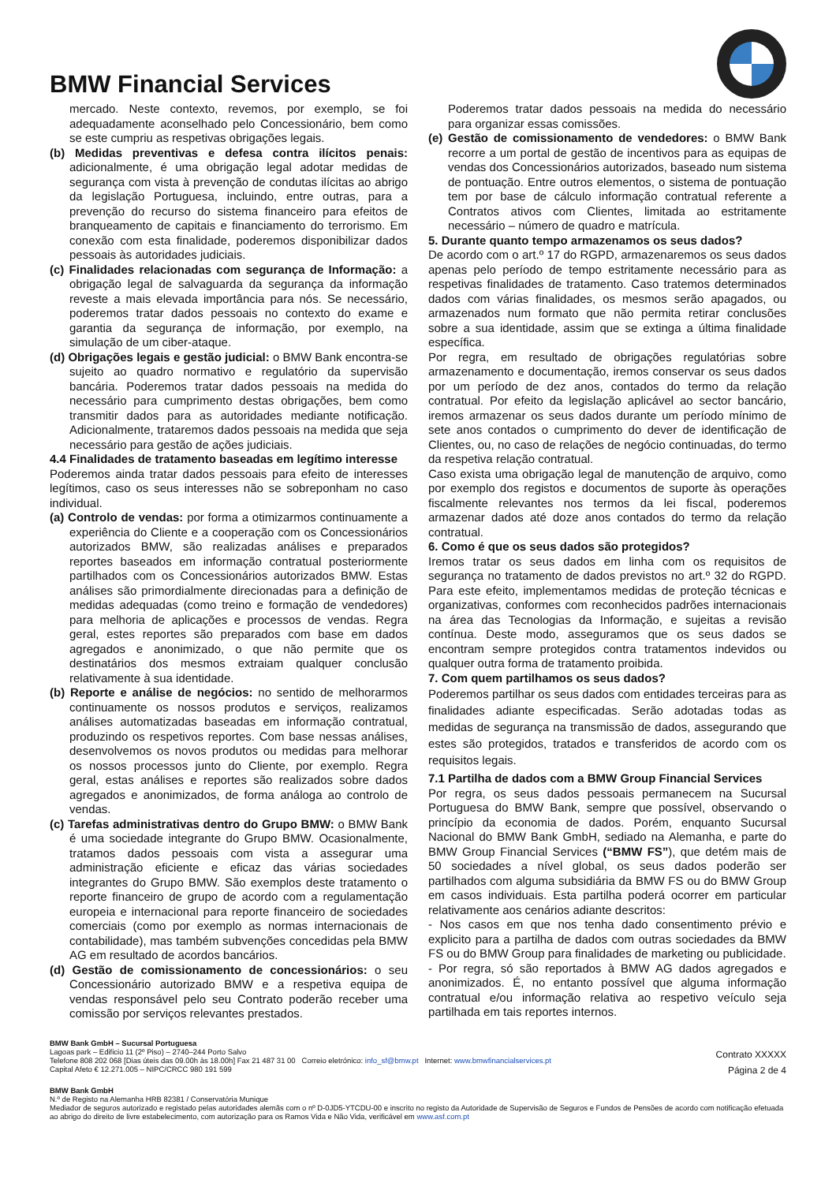BMW Financial Services
mercado. Neste contexto, revemos, por exemplo, se foi adequadamente aconselhado pelo Concessionário, bem como se este cumpriu as respetivas obrigações legais.
(b) Medidas preventivas e defesa contra ilícitos penais: adicionalmente, é uma obrigação legal adotar medidas de segurança com vista à prevenção de condutas ilícitas ao abrigo da legislação Portuguesa, incluindo, entre outras, para a prevenção do recurso do sistema financeiro para efeitos de branqueamento de capitais e financiamento do terrorismo. Em conexão com esta finalidade, poderemos disponibilizar dados pessoais às autoridades judiciais.
(c) Finalidades relacionadas com segurança de Informação: a obrigação legal de salvaguarda da segurança da informação reveste a mais elevada importância para nós. Se necessário, poderemos tratar dados pessoais no contexto do exame e garantia da segurança de informação, por exemplo, na simulação de um ciber-ataque.
(d) Obrigações legais e gestão judicial: o BMW Bank encontra-se sujeito ao quadro normativo e regulatório da supervisão bancária. Poderemos tratar dados pessoais na medida do necessário para cumprimento destas obrigações, bem como transmitir dados para as autoridades mediante notificação. Adicionalmente, trataremos dados pessoais na medida que seja necessário para gestão de ações judiciais.
4.4 Finalidades de tratamento baseadas em legítimo interesse
Poderemos ainda tratar dados pessoais para efeito de interesses legítimos, caso os seus interesses não se sobreponham no caso individual.
(a) Controlo de vendas: por forma a otimizarmos continuamente a experiência do Cliente e a cooperação com os Concessionários autorizados BMW, são realizadas análises e preparados reportes baseados em informação contratual posteriormente partilhados com os Concessionários autorizados BMW. Estas análises são primordialmente direcionadas para a definição de medidas adequadas (como treino e formação de vendedores) para melhoria de aplicações e processos de vendas. Regra geral, estes reportes são preparados com base em dados agregados e anonimizado, o que não permite que os destinatários dos mesmos extraiam qualquer conclusão relativamente à sua identidade.
(b) Reporte e análise de negócios: no sentido de melhorarmos continuamente os nossos produtos e serviços, realizamos análises automatizadas baseadas em informação contratual, produzindo os respetivos reportes. Com base nessas análises, desenvolvemos os novos produtos ou medidas para melhorar os nossos processos junto do Cliente, por exemplo. Regra geral, estas análises e reportes são realizados sobre dados agregados e anonimizados, de forma análoga ao controlo de vendas.
(c) Tarefas administrativas dentro do Grupo BMW: o BMW Bank é uma sociedade integrante do Grupo BMW. Ocasionalmente, tratamos dados pessoais com vista a assegurar uma administração eficiente e eficaz das várias sociedades integrantes do Grupo BMW. São exemplos deste tratamento o reporte financeiro de grupo de acordo com a regulamentação europeia e internacional para reporte financeiro de sociedades comerciais (como por exemplo as normas internacionais de contabilidade), mas também subvenções concedidas pela BMW AG em resultado de acordos bancários.
(d) Gestão de comissionamento de concessionários: o seu Concessionário autorizado BMW e a respetiva equipa de vendas responsável pelo seu Contrato poderão receber uma comissão por serviços relevantes prestados.
Poderemos tratar dados pessoais na medida do necessário para organizar essas comissões.
(e) Gestão de comissionamento de vendedores: o BMW Bank recorre a um portal de gestão de incentivos para as equipas de vendas dos Concessionários autorizados, baseado num sistema de pontuação. Entre outros elementos, o sistema de pontuação tem por base de cálculo informação contratual referente a Contratos ativos com Clientes, limitada ao estritamente necessário – número de quadro e matrícula.
5. Durante quanto tempo armazenamos os seus dados?
De acordo com o art.º 17 do RGPD, armazenaremos os seus dados apenas pelo período de tempo estritamente necessário para as respetivas finalidades de tratamento. Caso tratemos determinados dados com várias finalidades, os mesmos serão apagados, ou armazenados num formato que não permita retirar conclusões sobre a sua identidade, assim que se extinga a última finalidade específica.
Por regra, em resultado de obrigações regulatórias sobre armazenamento e documentação, iremos conservar os seus dados por um período de dez anos, contados do termo da relação contratual. Por efeito da legislação aplicável ao sector bancário, iremos armazenar os seus dados durante um período mínimo de sete anos contados o cumprimento do dever de identificação de Clientes, ou, no caso de relações de negócio continuadas, do termo da respetiva relação contratual.
Caso exista uma obrigação legal de manutenção de arquivo, como por exemplo dos registos e documentos de suporte às operações fiscalmente relevantes nos termos da lei fiscal, poderemos armazenar dados até doze anos contados do termo da relação contratual.
6. Como é que os seus dados são protegidos?
Iremos tratar os seus dados em linha com os requisitos de segurança no tratamento de dados previstos no art.º 32 do RGPD. Para este efeito, implementamos medidas de proteção técnicas e organizativas, conformes com reconhecidos padrões internacionais na área das Tecnologias da Informação, e sujeitas a revisão contínua. Deste modo, asseguramos que os seus dados se encontram sempre protegidos contra tratamentos indevidos ou qualquer outra forma de tratamento proibida.
7. Com quem partilhamos os seus dados?
Poderemos partilhar os seus dados com entidades terceiras para as finalidades adiante especificadas. Serão adotadas todas as medidas de segurança na transmissão de dados, assegurando que estes são protegidos, tratados e transferidos de acordo com os requisitos legais.
7.1 Partilha de dados com a BMW Group Financial Services
Por regra, os seus dados pessoais permanecem na Sucursal Portuguesa do BMW Bank, sempre que possível, observando o princípio da economia de dados. Porém, enquanto Sucursal Nacional do BMW Bank GmbH, sediado na Alemanha, e parte do BMW Group Financial Services (“BMW FS”), que detém mais de 50 sociedades a nível global, os seus dados poderão ser partilhados com alguma subsidiária da BMW FS ou do BMW Group em casos individuais. Esta partilha poderá ocorrer em particular relativamente aos cenários adiante descritos:
- Nos casos em que nos tenha dado consentimento prévio e explicito para a partilha de dados com outras sociedades da BMW FS ou do BMW Group para finalidades de marketing ou publicidade.
- Por regra, só são reportados à BMW AG dados agregados e anonimizados. É, no entanto possível que alguma informação contratual e/ou informação relativa ao respetivo veículo seja partilhada em tais reportes internos.
BMW Bank GmbH – Sucursal Portuguesa
Lagoas park – Edificio 11 (2º Piso) – 2740–244 Porto Salvo
Telefone 808 202 068 [Dias úteis das 09.00h às 18.00h] Fax 21 487 31 00 Correio eletrónico: info_sf@bmw.pt Internet: www.bmwfinancialservices.pt
Capital Afeto € 12.271.005 – NIPC/CRCC 980 191 599
Contrato XXXXX
Página 2 de 4
BMW Bank GmbH
N.º de Registo na Alemanha HRB 82381 / Conservatória Munique
Mediador de seguros autorizado e registado pelas autoridades alemãs com o nº D-0JD5-YTCDU-00 e inscrito no registo da Autoridade de Supervisão de Seguros e Fundos de Pensões de acordo com notificação efetuada ao abrigo do direito de livre estabelecimento, com autorização para os Ramos Vida e Não Vida, verificável em www.asf.com.pt